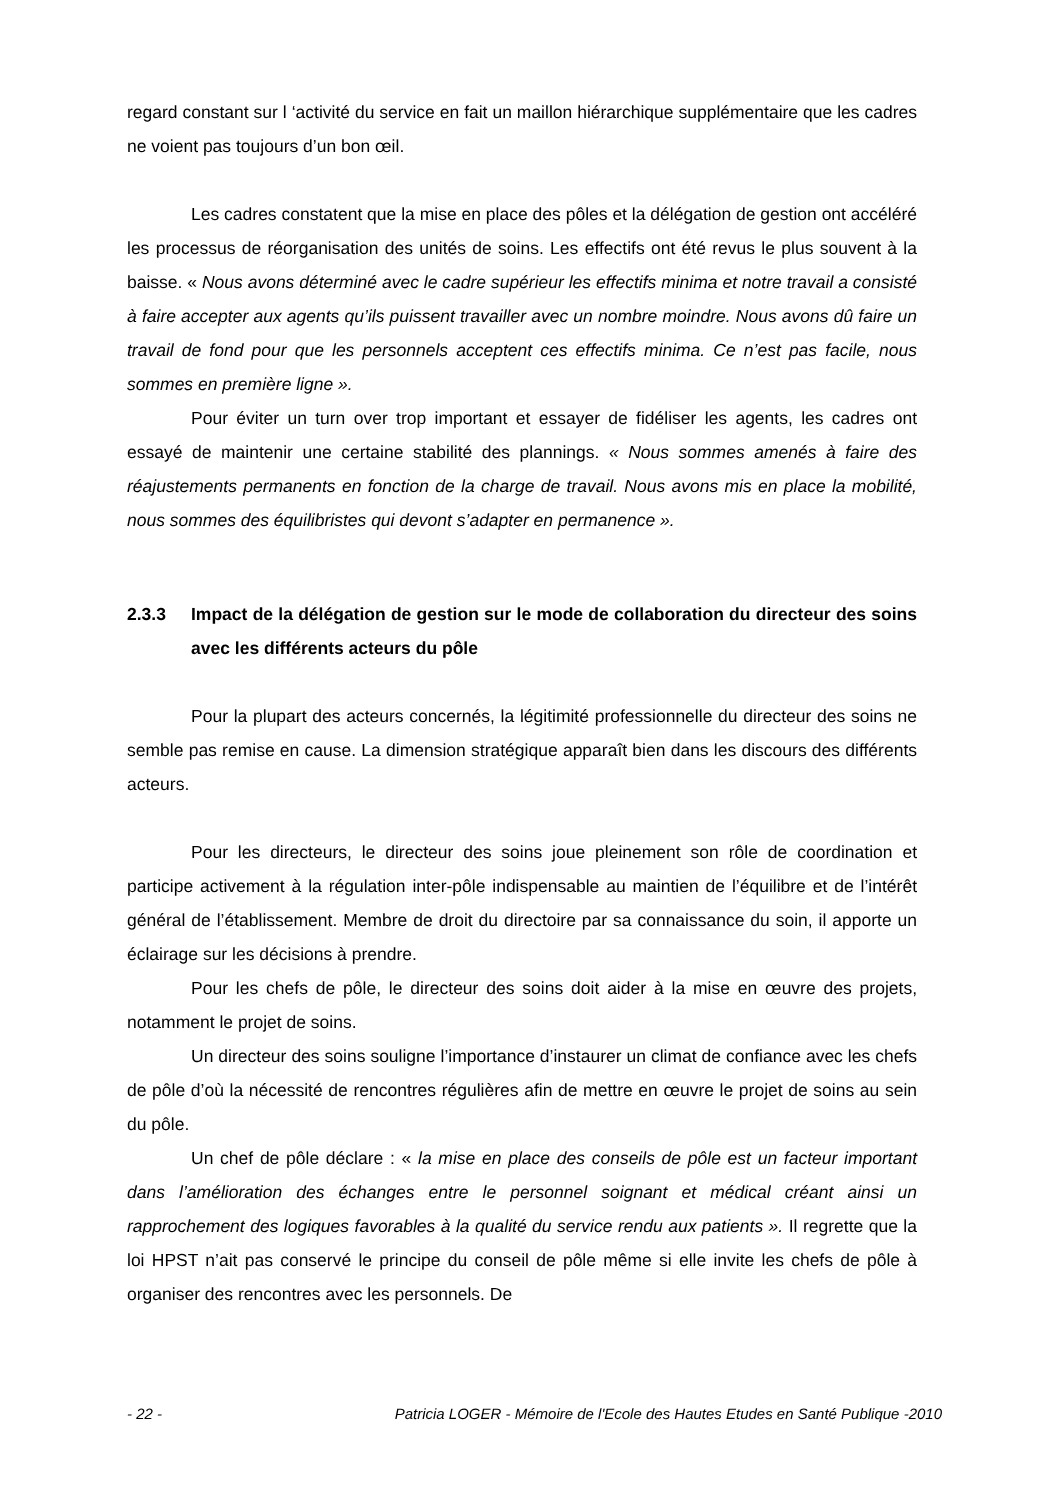regard constant sur l ‘activité du service en fait un maillon hiérarchique supplémentaire que les cadres ne voient pas toujours d’un bon œil.
Les cadres constatent que la mise en place des pôles et la délégation de gestion ont accéléré les processus de réorganisation des unités de soins. Les effectifs ont été revus le plus souvent à la baisse. « Nous avons déterminé avec le cadre supérieur les effectifs minima et notre travail a consisté à faire accepter aux agents qu’ils puissent travailler avec un nombre moindre. Nous avons dû faire un travail de fond pour que les personnels acceptent ces effectifs minima. Ce n’est pas facile, nous sommes en première ligne ».
Pour éviter un turn over trop important et essayer de fidéliser les agents, les cadres ont essayé de maintenir une certaine stabilité des plannings. « Nous sommes amenés à faire des réajustements permanents en fonction de la charge de travail. Nous avons mis en place la mobilité, nous sommes des équilibristes qui devont s’adapter en permanence ».
2.3.3 Impact de la délégation de gestion sur le mode de collaboration du directeur des soins avec les différents acteurs du pôle
Pour la plupart des acteurs concernés, la légitimité professionnelle du directeur des soins ne semble pas remise en cause. La dimension stratégique apparaît bien dans les discours des différents acteurs.
Pour les directeurs, le directeur des soins joue pleinement son rôle de coordination et participe activement à la régulation inter-pôle indispensable au maintien de l’équilibre et de l’intérêt général de l’établissement. Membre de droit du directoire par sa connaissance du soin, il apporte un éclairage sur les décisions à prendre.
Pour les chefs de pôle, le directeur des soins doit aider à la mise en œuvre des projets, notamment le projet de soins.
Un directeur des soins souligne l’importance d’instaurer un climat de confiance avec les chefs de pôle d’où la nécessité de rencontres régulières afin de mettre en œuvre le projet de soins au sein du pôle.
Un chef de pôle déclare : « la mise en place des conseils de pôle est un facteur important dans l’amélioration des échanges entre le personnel soignant et médical créant ainsi un rapprochement des logiques favorables à la qualité du service rendu aux patients ». Il regrette que la loi HPST n’ait pas conservé le principe du conseil de pôle même si elle invite les chefs de pôle à organiser des rencontres avec les personnels. De
- 22 - Patricia LOGER - Mémoire de l'Ecole des Hautes Etudes en Santé Publique -2010